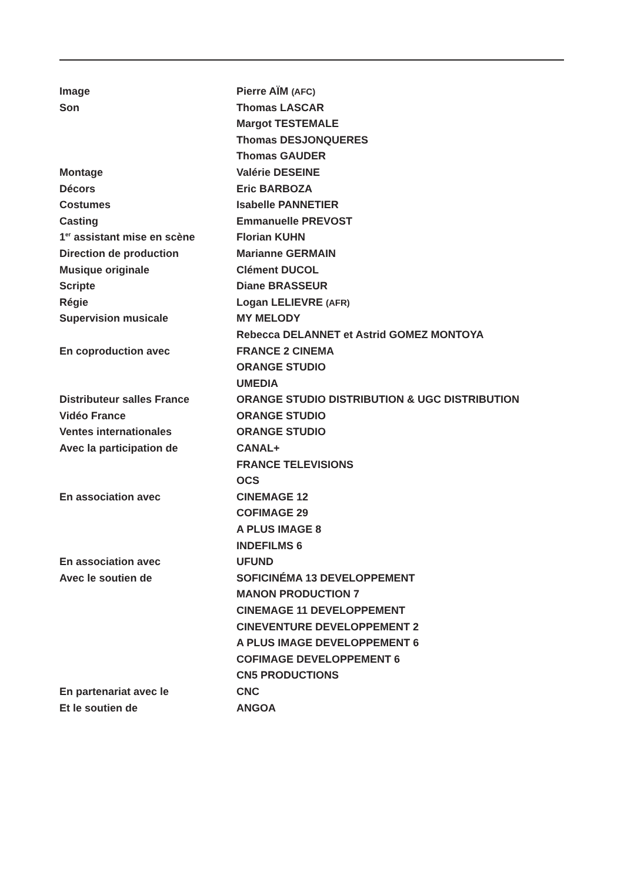| Image | Pierre AÏM (AFC) |
| Son | Thomas LASCAR |
| | Margot TESTEMALE |
| | Thomas DESJONQUERES |
| | Thomas GAUDER |
| Montage | Valérie DESEINE |
| Décors | Eric BARBOZA |
| Costumes | Isabelle PANNETIER |
| Casting | Emmanuelle PREVOST |
| 1<sup>er</sup> assistant mise en scène | Florian KUHN |
| Direction de production | Marianne GERMAIN |
| Musique originale | Clément DUCOL |
| Scripte | Diane BRASSEUR |
| Régie | Logan LELIEVRE (AFR) |
| Supervision musicale | MY MELODY |
| | Rebecca DELANNET et Astrid GOMEZ MONTOYA |
| En coproduction avec | FRANCE 2 CINEMA |
| | ORANGE STUDIO |
| | UMEDIA |
| Distributeur salles France | ORANGE STUDIO DISTRIBUTION & UGC DISTRIBUTION |
| Vidéo France | ORANGE STUDIO |
| Ventes internationales | ORANGE STUDIO |
| Avec la participation de | CANAL+ |
| | FRANCE TELEVISIONS |
| | OCS |
| En association avec | CINEMAGE 12 |
| | COFIMAGE 29 |
| | A PLUS IMAGE 8 |
| | INDEFILMS 6 |
| En association avec | UFUND |
| Avec le soutien de | SOFICINÉMA 13 DEVELOPPEMENT |
| | MANON PRODUCTION 7 |
| | CINEMAGE 11 DEVELOPPEMENT |
| | CINEVENTURE DEVELOPPEMENT 2 |
| | A PLUS IMAGE DEVELOPPEMENT 6 |
| | COFIMAGE DEVELOPPEMENT 6 |
| | CN5 PRODUCTIONS |
| En partenariat avec le | CNC |
| Et le soutien de | ANGOA |